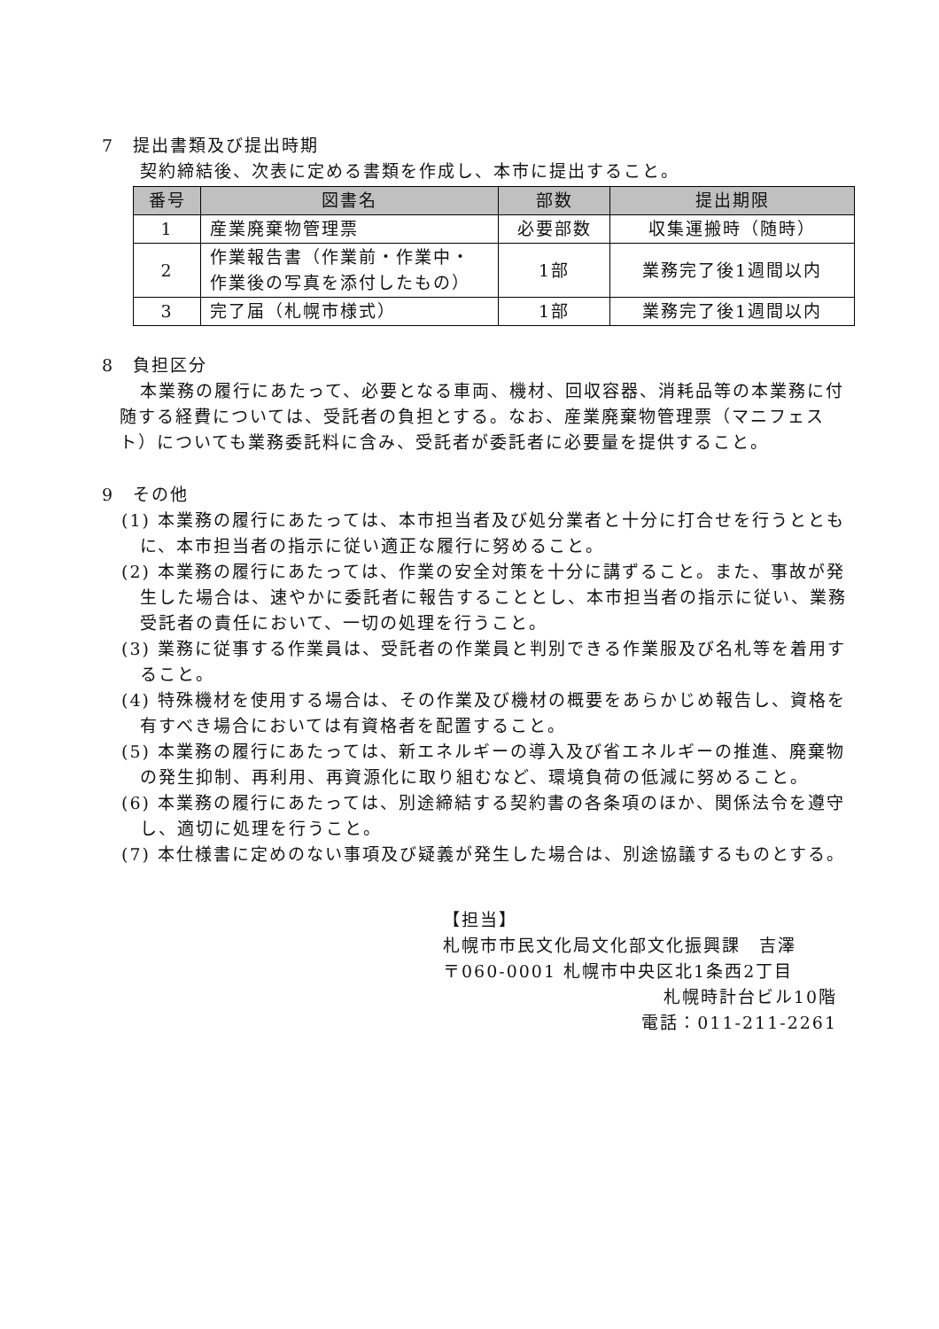7　提出書類及び提出時期
契約締結後、次表に定める書類を作成し、本市に提出すること。
| 番号 | 図書名 | 部数 | 提出期限 |
| --- | --- | --- | --- |
| 1 | 産業廃棄物管理票 | 必要部数 | 収集運搬時（随時） |
| 2 | 作業報告書（作業前・作業中・ 作業後の写真を添付したもの） | 1部 | 業務完了後1週間以内 |
| 3 | 完了届（札幌市様式） | 1部 | 業務完了後1週間以内 |
8　負担区分
本業務の履行にあたって、必要となる車両、機材、回収容器、消耗品等の本業務に付随する経費については、受託者の負担とする。なお、産業廃棄物管理票（マニフェスト）についても業務委託料に含み、受託者が委託者に必要量を提供すること。
9　その他
(1) 本業務の履行にあたっては、本市担当者及び処分業者と十分に打合せを行うとともに、本市担当者の指示に従い適正な履行に努めること。
(2) 本業務の履行にあたっては、作業の安全対策を十分に講ずること。また、事故が発生した場合は、速やかに委託者に報告することとし、本市担当者の指示に従い、業務受託者の責任において、一切の処理を行うこと。
(3) 業務に従事する作業員は、受託者の作業員と判別できる作業服及び名札等を着用すること。
(4) 特殊機材を使用する場合は、その作業及び機材の概要をあらかじめ報告し、資格を有すべき場合においては有資格者を配置すること。
(5) 本業務の履行にあたっては、新エネルギーの導入及び省エネルギーの推進、廃棄物の発生抑制、再利用、再資源化に取り組むなど、環境負荷の低減に努めること。
(6) 本業務の履行にあたっては、別途締結する契約書の各条項のほか、関係法令を遵守し、適切に処理を行うこと。
(7) 本仕様書に定めのない事項及び疑義が発生した場合は、別途協議するものとする。
【担当】
札幌市市民文化局文化部文化振興課　吉澤
〒060-0001 札幌市中央区北1条西2丁目
札幌時計台ビル10階
電話：011-211-2261